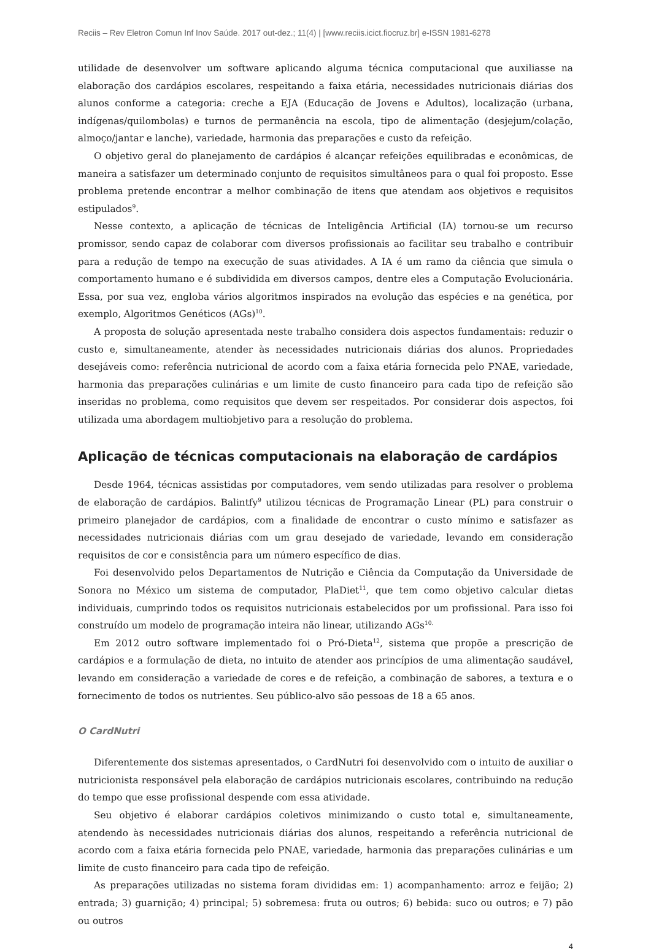Reciis – Rev Eletron Comun Inf Inov Saúde. 2017 out-dez.; 11(4) | [www.reciis.icict.fiocruz.br] e-ISSN 1981-6278
utilidade de desenvolver um software aplicando alguma técnica computacional que auxiliasse na elaboração dos cardápios escolares, respeitando a faixa etária, necessidades nutricionais diárias dos alunos conforme a categoria: creche a EJA (Educação de Jovens e Adultos), localização (urbana, indígenas/quilombolas) e turnos de permanência na escola, tipo de alimentação (desjejum/colação, almoço/jantar e lanche), variedade, harmonia das preparações e custo da refeição.
O objetivo geral do planejamento de cardápios é alcançar refeições equilibradas e econômicas, de maneira a satisfazer um determinado conjunto de requisitos simultâneos para o qual foi proposto. Esse problema pretende encontrar a melhor combinação de itens que atendam aos objetivos e requisitos estipulados<sup>9</sup>.
Nesse contexto, a aplicação de técnicas de Inteligência Artificial (IA) tornou-se um recurso promissor, sendo capaz de colaborar com diversos profissionais ao facilitar seu trabalho e contribuir para a redução de tempo na execução de suas atividades. A IA é um ramo da ciência que simula o comportamento humano e é subdividida em diversos campos, dentre eles a Computação Evolucionária. Essa, por sua vez, engloba vários algoritmos inspirados na evolução das espécies e na genética, por exemplo, Algoritmos Genéticos (AGs)<sup>10</sup>.
A proposta de solução apresentada neste trabalho considera dois aspectos fundamentais: reduzir o custo e, simultaneamente, atender às necessidades nutricionais diárias dos alunos. Propriedades desejáveis como: referência nutricional de acordo com a faixa etária fornecida pelo PNAE, variedade, harmonia das preparações culinárias e um limite de custo financeiro para cada tipo de refeição são inseridas no problema, como requisitos que devem ser respeitados. Por considerar dois aspectos, foi utilizada uma abordagem multiobjetivo para a resolução do problema.
Aplicação de técnicas computacionais na elaboração de cardápios
Desde 1964, técnicas assistidas por computadores, vem sendo utilizadas para resolver o problema de elaboração de cardápios. Balintfy<sup>9</sup> utilizou técnicas de Programação Linear (PL) para construir o primeiro planejador de cardápios, com a finalidade de encontrar o custo mínimo e satisfazer as necessidades nutricionais diárias com um grau desejado de variedade, levando em consideração requisitos de cor e consistência para um número específico de dias.
Foi desenvolvido pelos Departamentos de Nutrição e Ciência da Computação da Universidade de Sonora no México um sistema de computador, PlaDiet<sup>11</sup>, que tem como objetivo calcular dietas individuais, cumprindo todos os requisitos nutricionais estabelecidos por um profissional. Para isso foi construído um modelo de programação inteira não linear, utilizando AGs<sup>10.</sup>
Em 2012 outro software implementado foi o Pró-Dieta<sup>12</sup>, sistema que propõe a prescrição de cardápios e a formulação de dieta, no intuito de atender aos princípios de uma alimentação saudável, levando em consideração a variedade de cores e de refeição, a combinação de sabores, a textura e o fornecimento de todos os nutrientes. Seu público-alvo são pessoas de 18 a 65 anos.
O CardNutri
Diferentemente dos sistemas apresentados, o CardNutri foi desenvolvido com o intuito de auxiliar o nutricionista responsável pela elaboração de cardápios nutricionais escolares, contribuindo na redução do tempo que esse profissional despende com essa atividade.
Seu objetivo é elaborar cardápios coletivos minimizando o custo total e, simultaneamente, atendendo às necessidades nutricionais diárias dos alunos, respeitando a referência nutricional de acordo com a faixa etária fornecida pelo PNAE, variedade, harmonia das preparações culinárias e um limite de custo financeiro para cada tipo de refeição.
As preparações utilizadas no sistema foram divididas em: 1) acompanhamento: arroz e feijão; 2) entrada; 3) guarnição; 4) principal; 5) sobremesa: fruta ou outros; 6) bebida: suco ou outros; e 7) pão ou outros
4